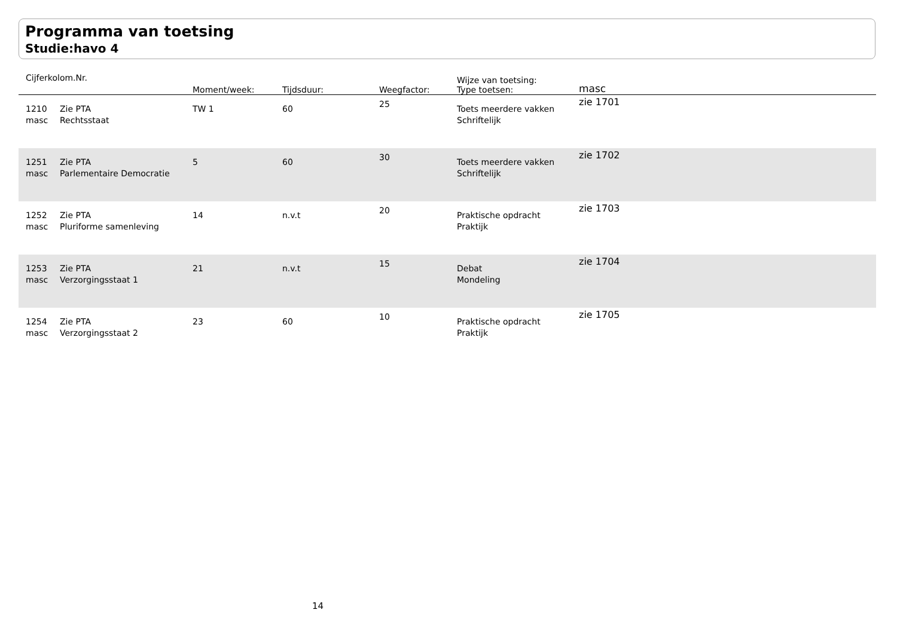Programma van toetsing
Studie:havo 4
| Cijferkolom.Nr. | | Moment/week: | Tijdsduur: | Weegfactor: | Wijze van toetsing: Type toetsen: | masc |
| --- | --- | --- | --- | --- | --- | --- |
| 1210 masc | Zie PTA Rechtsstaat | TW 1 | 60 | 25 | Toets meerdere vakken Schriftelijk | zie 1701 |
| 1251 masc | Zie PTA Parlementaire Democratie | 5 | 60 | 30 | Toets meerdere vakken Schriftelijk | zie 1702 |
| 1252 masc | Zie PTA Pluriforme samenleving | 14 | n.v.t | 20 | Praktische opdracht Praktijk | zie 1703 |
| 1253 masc | Zie PTA Verzorgingsstaat 1 | 21 | n.v.t | 15 | Debat Mondeling | zie 1704 |
| 1254 masc | Zie PTA Verzorgingsstaat 2 | 23 | 60 | 10 | Praktische opdracht Praktijk | zie 1705 |
14